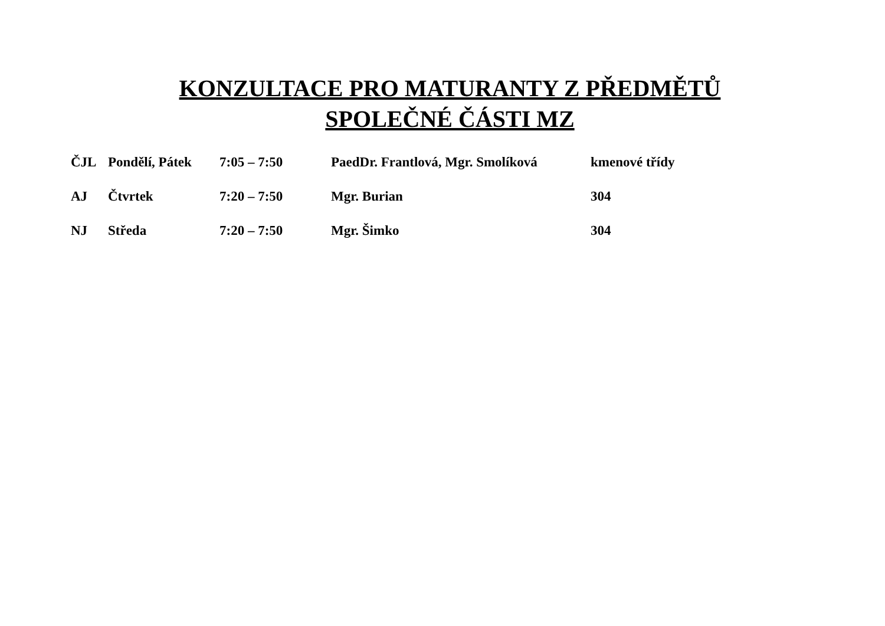KONZULTACE PRO MATURANTY Z PŘEDMĚTŮ SPOLEČNÉ ČÁSTI MZ
| ČJL | Pondělí, Pátek | 7:05 – 7:50 | PaedDr. Frantlová, Mgr. Smolíková | kmenové třídy |
| AJ | Čtvrtek | 7:20 – 7:50 | Mgr. Burian | 304 |
| NJ | Středa | 7:20 – 7:50 | Mgr. Šimko | 304 |